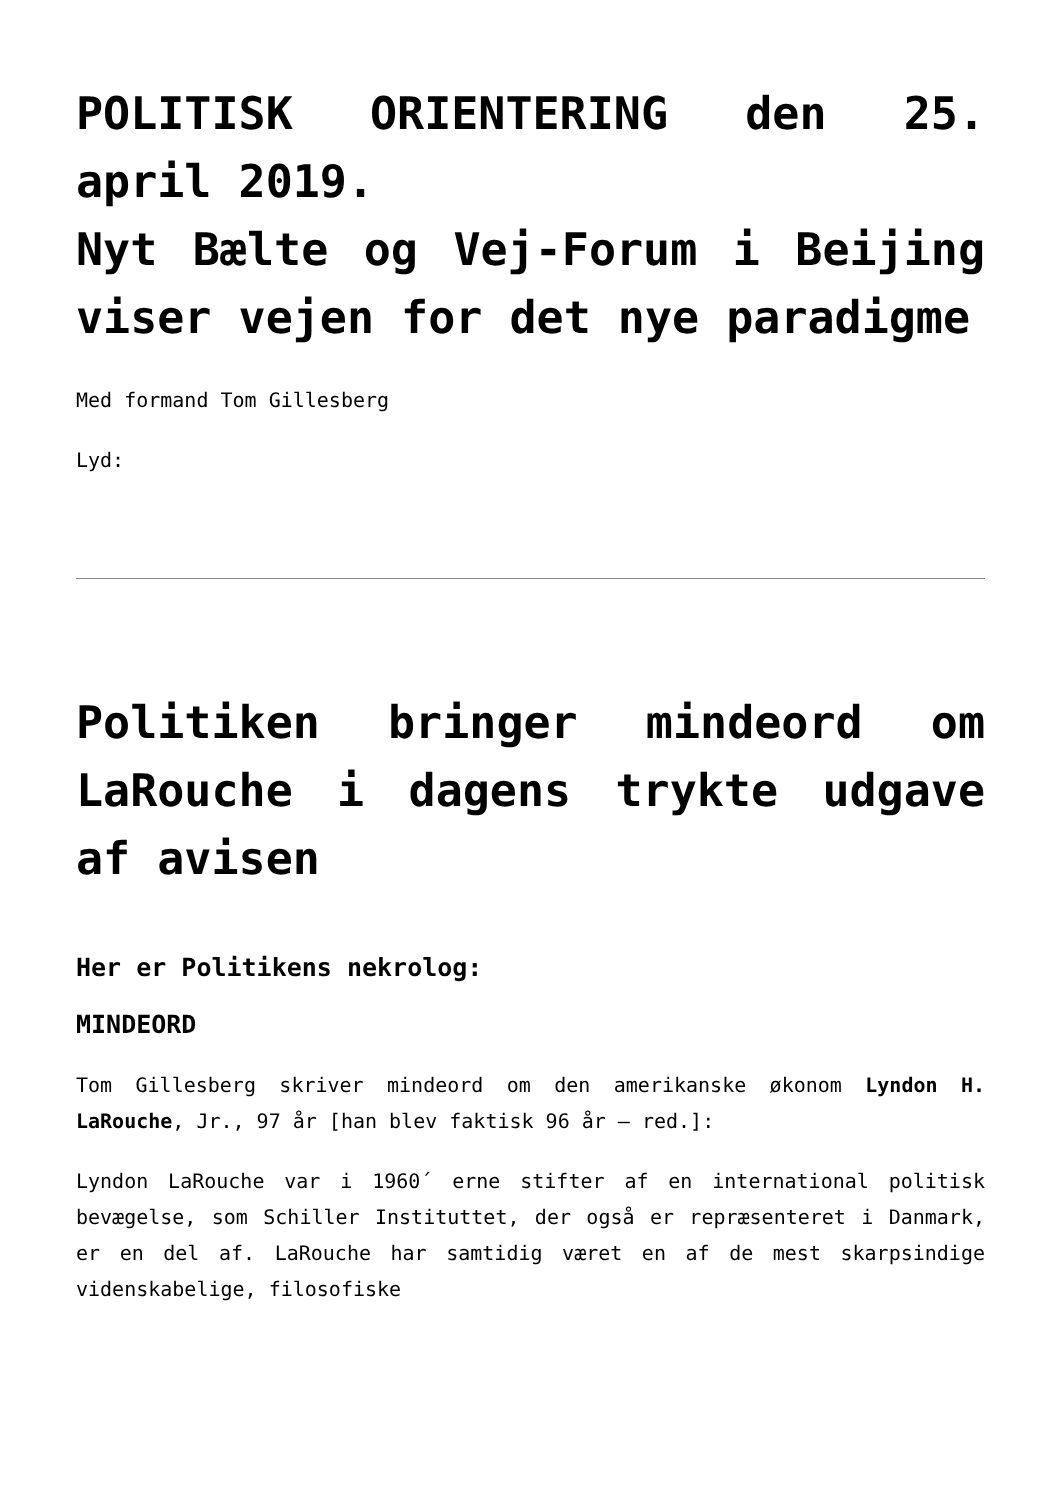POLITISK ORIENTERING den 25. april 2019.
Nyt Bælte og Vej-Forum i Beijing viser vejen for det nye paradigme
Med formand Tom Gillesberg
Lyd:
Politiken bringer mindeord om LaRouche i dagens trykte udgave af avisen
Her er Politikens nekrolog:
MINDEORD
Tom Gillesberg skriver mindeord om den amerikanske økonom Lyndon H. LaRouche, Jr., 97 år [han blev faktisk 96 år – red.]:
Lyndon LaRouche var i 1960´ erne stifter af en international politisk bevægelse, som Schiller Instituttet, der også er repræsenteret i Danmark, er en del af. LaRouche har samtidig været en af de mest skarpsindige videnskabelige, filosofiske